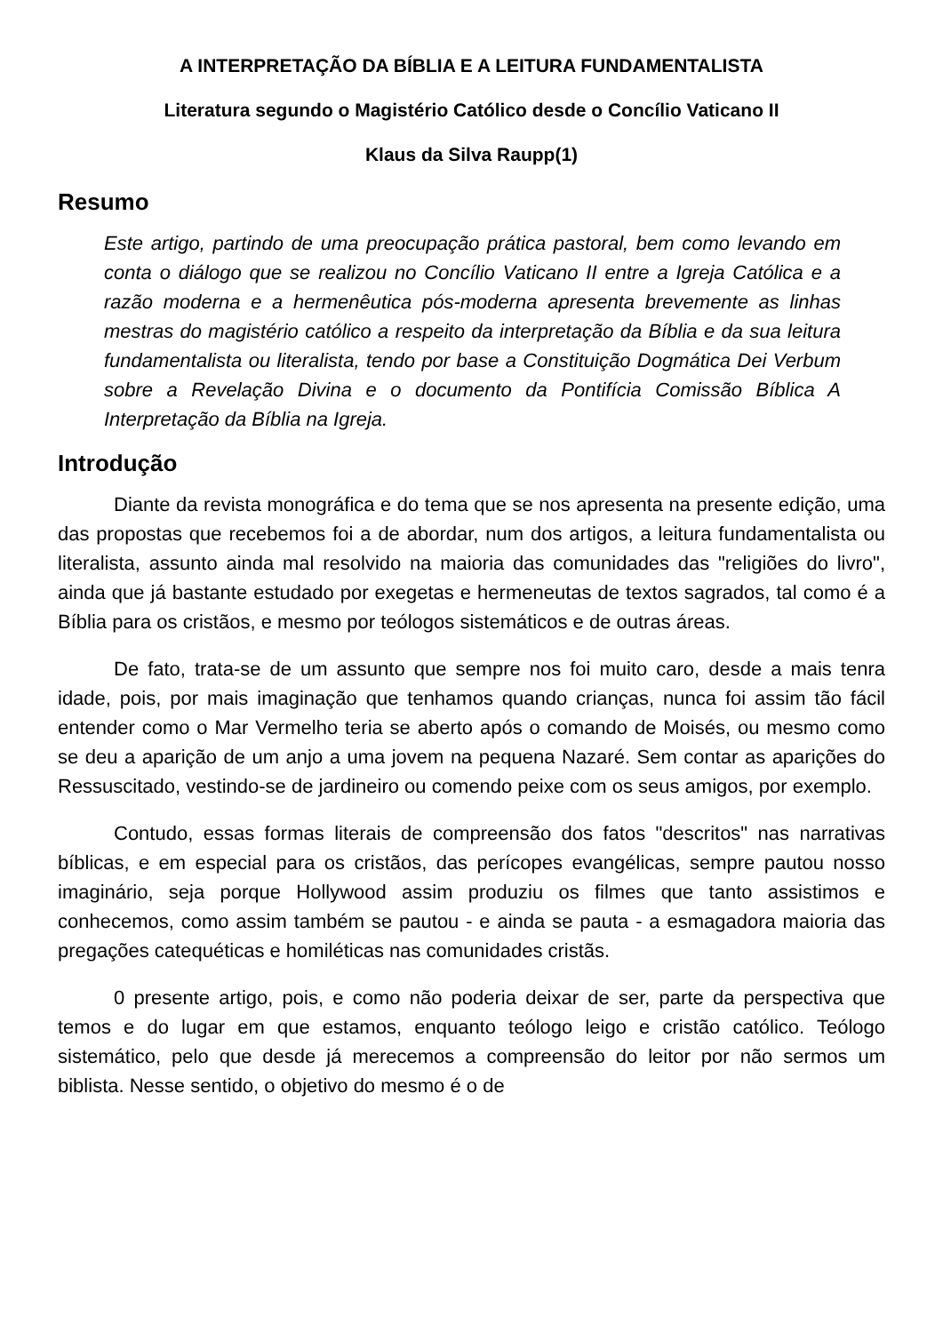A INTERPRETAÇÃO DA BÍBLIA E A LEITURA FUNDAMENTALISTA
Literatura segundo o Magistério Católico desde o Concílio Vaticano II
Klaus da Silva Raupp(1)
Resumo
Este artigo, partindo de uma preocupação prática pastoral, bem como levando em conta o diálogo que se realizou no Concílio Vaticano II entre a Igreja Católica e a razão moderna e a hermenêutica pós-moderna apresenta brevemente as linhas mestras do magistério católico a respeito da interpretação da Bíblia e da sua leitura fundamentalista ou literalista, tendo por base a Constituição Dogmática Dei Verbum sobre a Revelação Divina e o documento da Pontifícia Comissão Bíblica A Interpretação da Bíblia na Igreja.
Introdução
Diante da revista monográfica e do tema que se nos apresenta na presente edição, uma das propostas que recebemos foi a de abordar, num dos artigos, a leitura fundamentalista ou literalista, assunto ainda mal resolvido na maioria das comunidades das "religiões do livro", ainda que já bastante estudado por exegetas e hermeneutas de textos sagrados, tal como é a Bíblia para os cristãos, e mesmo por teólogos sistemáticos e de outras áreas.
De fato, trata-se de um assunto que sempre nos foi muito caro, desde a mais tenra idade, pois, por mais imaginação que tenhamos quando crianças, nunca foi assim tão fácil entender como o Mar Vermelho teria se aberto após o comando de Moisés, ou mesmo como se deu a aparição de um anjo a uma jovem na pequena Nazaré. Sem contar as aparições do Ressuscitado, vestindo-se de jardineiro ou comendo peixe com os seus amigos, por exemplo.
Contudo, essas formas literais de compreensão dos fatos "descritos" nas narrativas bíblicas, e em especial para os cristãos, das perícopes evangélicas, sempre pautou nosso imaginário, seja porque Hollywood assim produziu os filmes que tanto assistimos e conhecemos, como assim também se pautou - e ainda se pauta - a esmagadora maioria das pregações catequéticas e homiléticas nas comunidades cristãs.
0 presente artigo, pois, e como não poderia deixar de ser, parte da perspectiva que temos e do lugar em que estamos, enquanto teólogo leigo e cristão católico. Teólogo sistemático, pelo que desde já merecemos a compreensão do leitor por não sermos um biblista. Nesse sentido, o objetivo do mesmo é o de